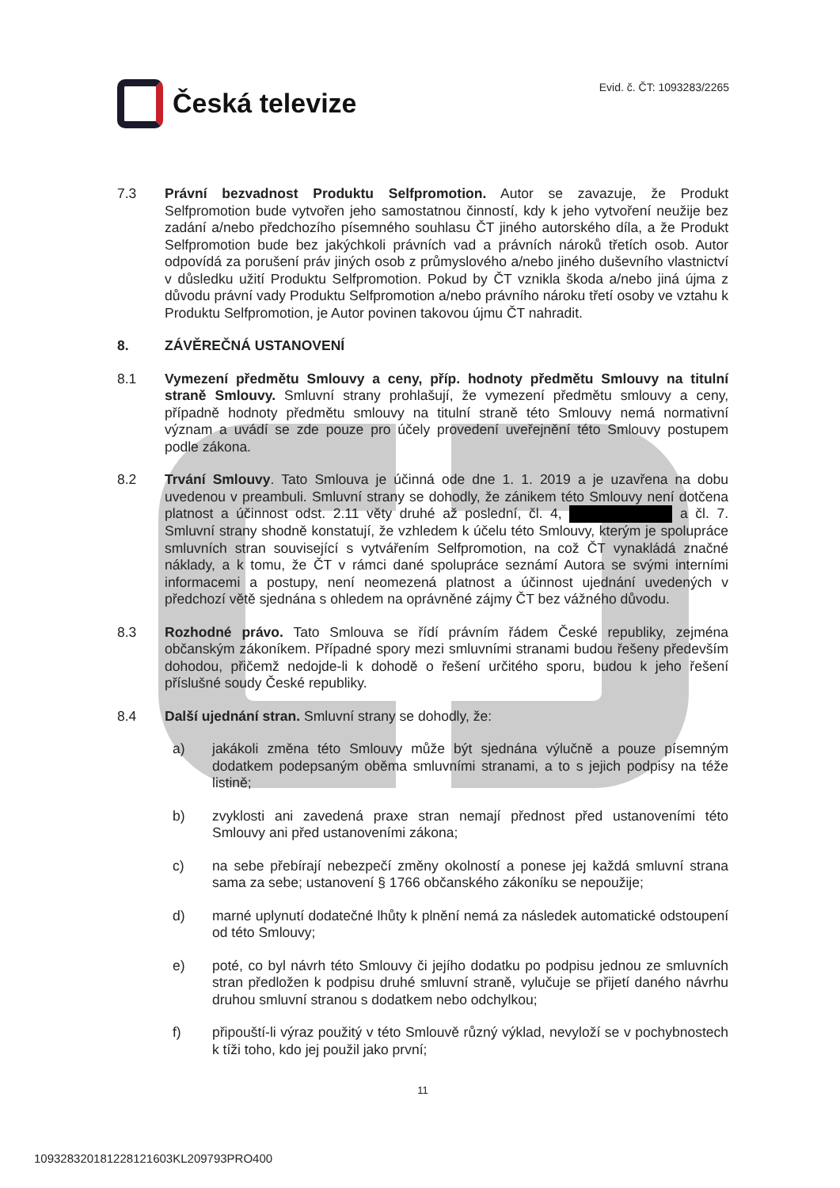Česká televize
Evid. č. ČT: 1093283/2265
7.3 Právní bezvadnost Produktu Selfpromotion. Autor se zavazuje, že Produkt Selfpromotion bude vytvořen jeho samostatnou činností, kdy k jeho vytvoření neužije bez zadání a/nebo předchozího písemného souhlasu ČT jiného autorského díla, a že Produkt Selfpromotion bude bez jakýchkoli právních vad a právních nároků třetích osob. Autor odpovídá za porušení práv jiných osob z průmyslového a/nebo jiného duševního vlastnictví v důsledku užití Produktu Selfpromotion. Pokud by ČT vznikla škoda a/nebo jiná újma z důvodu právní vady Produktu Selfpromotion a/nebo právního nároku třetí osoby ve vztahu k Produktu Selfpromotion, je Autor povinen takovou újmu ČT nahradit.
8. ZÁVĚREČNÁ USTANOVENÍ
8.1 Vymezení předmětu Smlouvy a ceny, příp. hodnoty předmětu Smlouvy na titulní straně Smlouvy. Smluvní strany prohlašují, že vymezení předmětu smlouvy a ceny, případně hodnoty předmětu smlouvy na titulní straně této Smlouvy nemá normativní význam a uvádí se zde pouze pro účely provedení uveřejnění této Smlouvy postupem podle zákona.
8.2 Trvání Smlouvy. Tato Smlouva je účinná ode dne 1. 1. 2019 a je uzavřena na dobu uvedenou v preambuli. Smluvní strany se dohodly, že zánikem této Smlouvy není dotčena platnost a účinnost odst. 2.11 věty druhé až poslední, čl. 4, a čl. 7. Smluvní strany shodně konstatují, že vzhledem k účelu této Smlouvy, kterým je spolupráce smluvních stran související s vytvářením Selfpromotion, na což ČT vynakládá značné náklady, a k tomu, že ČT v rámci dané spolupráce seznámí Autora se svými interními informacemi a postupy, není neomezená platnost a účinnost ujednání uvedených v předchozí větě sjednána s ohledem na oprávněné zájmy ČT bez vážného důvodu.
8.3 Rozhodné právo. Tato Smlouva se řídí právním řádem České republiky, zejména občanským zákoníkem. Případné spory mezi smluvními stranami budou řešeny především dohodou, přičemž nedojde-li k dohodě o řešení určitého sporu, budou k jeho řešení příslušné soudy České republiky.
8.4 Další ujednání stran. Smluvní strany se dohodly, že:
a) jakákoli změna této Smlouvy může být sjednána výlučně a pouze písemným dodatkem podepsaným oběma smluvními stranami, a to s jejich podpisy na téže listině;
b) zvyklosti ani zavedená praxe stran nemají přednost před ustanoveními této Smlouvy ani před ustanoveními zákona;
c) na sebe přebírají nebezpečí změny okolností a ponese jej každá smluvní strana sama za sebe; ustanovení § 1766 občanského zákoníku se nepoužije;
d) marné uplynutí dodatečné lhůty k plnění nemá za následek automatické odstoupení od této Smlouvy;
e) poté, co byl návrh této Smlouvy či jejího dodatku po podpisu jednou ze smluvních stran předložen k podpisu druhé smluvní straně, vylučuje se přijetí daného návrhu druhou smluvní stranou s dodatkem nebo odchylkou;
f) připouští-li výraz použitý v této Smlouvě různý výklad, nevyloží se v pochybnostech k tíži toho, kdo jej použil jako první;
11
109328320181228121603KL209793PRO400